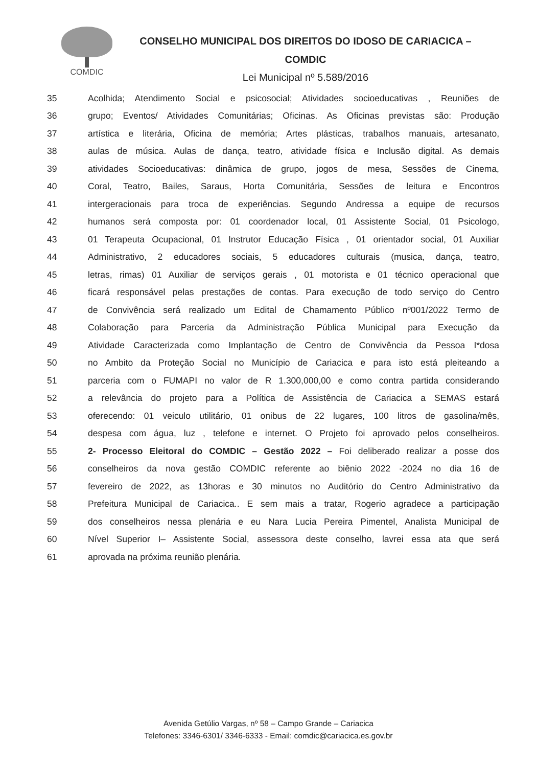COMDIC
CONSELHO MUNICIPAL DOS DIREITOS DO IDOSO DE CARIACICA –
COMDIC
Lei Municipal nº 5.589/2016
35 Acolhida; Atendimento Social e psicosocial; Atividades socioeducativas , Reuniões de
36 grupo; Eventos/ Atividades Comunitárias; Oficinas. As Oficinas previstas são: Produção
37 artística e literária, Oficina de memória; Artes plásticas, trabalhos manuais, artesanato,
38 aulas de música. Aulas de dança, teatro, atividade física e Inclusão digital. As demais
39 atividades Socioeducativas: dinâmica de grupo, jogos de mesa, Sessões de Cinema,
40 Coral, Teatro, Bailes, Saraus, Horta Comunitária, Sessões de leitura e Encontros
41 intergeracionais para troca de experiências. Segundo Andressa a equipe de recursos
42 humanos será composta por: 01 coordenador local, 01 Assistente Social, 01 Psicologo,
43 01 Terapeuta Ocupacional, 01 Instrutor Educação Física , 01 orientador social, 01 Auxiliar
44 Administrativo, 2 educadores sociais, 5 educadores culturais (musica, dança, teatro,
45 letras, rimas) 01 Auxiliar de serviços gerais , 01 motorista e 01 técnico operacional que
46 ficará responsável pelas prestações de contas. Para execução de todo serviço do Centro
47 de Convivência será realizado um Edital de Chamamento Público nº001/2022 Termo de
48 Colaboração para Parceria da Administração Pública Municipal para Execução da
49 Atividade Caracterizada como Implantação de Centro de Convivência da Pessoa I*dosa
50 no Ambito da Proteção Social no Município de Cariacica e para isto está pleiteando a
51 parceria com o FUMAPI no valor de R 1.300,000,00 e como contra partida considerando
52 a relevância do projeto para a Política de Assistência de Cariacica a SEMAS estará
53 oferecendo: 01 veiculo utilitário, 01 onibus de 22 lugares, 100 litros de gasolina/mês,
54 despesa com água, luz , telefone e internet. O Projeto foi aprovado pelos conselheiros.
55 2- Processo Eleitoral do COMDIC – Gestão 2022 – Foi deliberado realizar a posse dos
56 conselheiros da nova gestão COMDIC referente ao biênio 2022 -2024 no dia 16 de
57 fevereiro de 2022, as 13horas e 30 minutos no Auditório do Centro Administrativo da
58 Prefeitura Municipal de Cariacica.. E sem mais a tratar, Rogerio agradece a participação
59 dos conselheiros nessa plenária e eu Nara Lucia Pereira Pimentel, Analista Municipal de
60 Nível Superior I– Assistente Social, assessora deste conselho, lavrei essa ata que será
61 aprovada na próxima reunião plenária.
Avenida Getúlio Vargas, nº 58 – Campo Grande – Cariacica
Telefones: 3346-6301/ 3346-6333 - Email: comdic@cariacica.es.gov.br